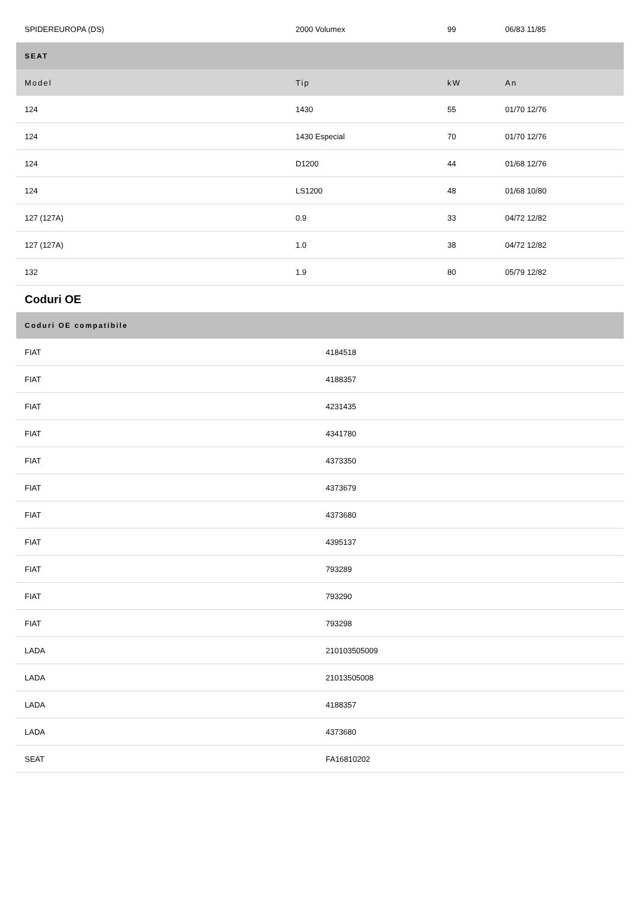| SPIDEREUROPA (DS) | 2000 Volumex | 99 | 06/83 11/85 |
| SEAT | | | |
| Model | Tip | kW | An |
| 124 | 1430 | 55 | 01/70 12/76 |
| 124 | 1430 Especial | 70 | 01/70 12/76 |
| 124 | D1200 | 44 | 01/68 12/76 |
| 124 | LS1200 | 48 | 01/68 10/80 |
| 127 (127A) | 0.9 | 33 | 04/72 12/82 |
| 127 (127A) | 1.0 | 38 | 04/72 12/82 |
| 132 | 1.9 | 80 | 05/79 12/82 |
Coduri OE
| Coduri OE compatibile | |
| --- | --- |
| FIAT | 4184518 |
| FIAT | 4188357 |
| FIAT | 4231435 |
| FIAT | 4341780 |
| FIAT | 4373350 |
| FIAT | 4373679 |
| FIAT | 4373680 |
| FIAT | 4395137 |
| FIAT | 793289 |
| FIAT | 793290 |
| FIAT | 793298 |
| LADA | 210103505009 |
| LADA | 21013505008 |
| LADA | 4188357 |
| LADA | 4373680 |
| SEAT | FA16810202 |